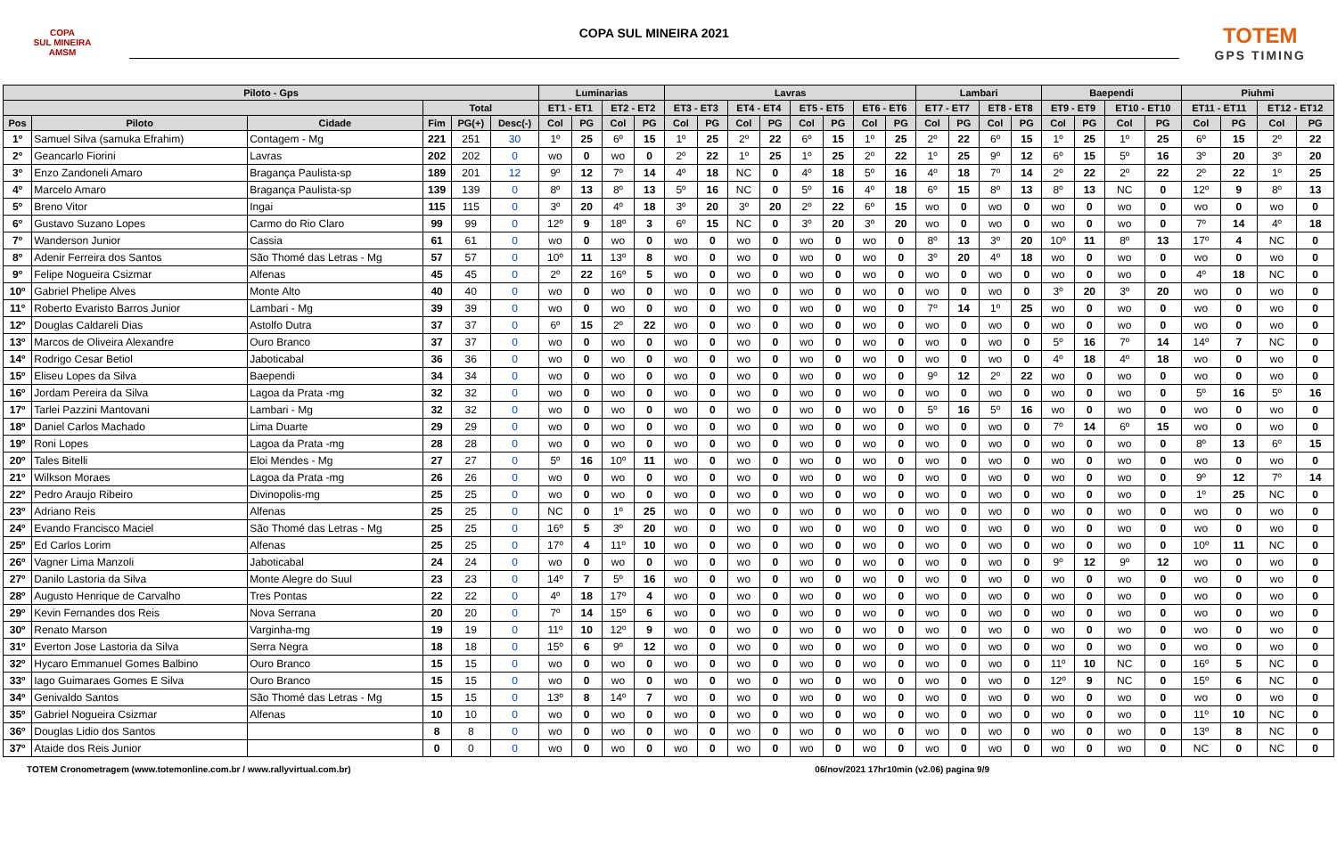COPA
SUL MINEIRA
AMSM
COPA SUL MINEIRA 2021
TOTEM
GPS TIMING
| Piloto - Gps | | | | | | Luminarias | | | | Lavras | | | | | | | | Lambari | | | | Baependi | | | | Piuhmi | | | |
| --- | --- | --- | --- | --- | --- | --- | --- | --- | --- | --- | --- | --- | --- | --- | --- | --- | --- | --- | --- | --- | --- | --- | --- | --- | --- | --- | --- | --- | --- |
| | | | Total | | | ET1 - ET1 | | ET2 - ET2 | | ET3 - ET3 | | ET4 - ET4 | | ET5 - ET5 | | ET6 - ET6 | | ET7 - ET7 | | ET8 - ET8 | | ET9 - ET9 | | ET10 - ET10 | | ET11 - ET11 | | ET12 - ET12 | |
| Pos | Piloto | Cidade | Fim | PG(+) | Desc(-) | Col | PG | Col | PG | Col | PG | Col | PG | Col | PG | Col | PG | Col | PG | Col | PG | Col | PG | Col | PG | Col | PG | Col | PG |
| 1º | Samuel Silva (samuka Efrahim) | Contagem - Mg | 221 | 251 | 30 | 1º | 25 | 6º | 15 | 1º | 25 | 2º | 22 | 6º | 15 | 1º | 25 | 2º | 22 | 6º | 15 | 1º | 25 | 1º | 25 | 6º | 15 | 2º | 22 |
| 2º | Geancarlo Fiorini | Lavras | 202 | 202 | 0 | wo | 0 | wo | 0 | 2º | 22 | 1º | 25 | 1º | 25 | 2º | 22 | 1º | 25 | 9º | 12 | 6º | 15 | 5º | 16 | 3º | 20 | 3º | 20 |
| 3º | Enzo Zandoneli Amaro | Bragança Paulista-sp | 189 | 201 | 12 | 9º | 12 | 7º | 14 | 4º | 18 | NC | 0 | 4º | 18 | 5º | 16 | 4º | 18 | 7º | 14 | 2º | 22 | 2º | 22 | 2º | 22 | 1º | 25 |
| 4º | Marcelo Amaro | Bragança Paulista-sp | 139 | 139 | 0 | 8º | 13 | 8º | 13 | 5º | 16 | NC | 0 | 5º | 16 | 4º | 18 | 6º | 15 | 8º | 13 | 8º | 13 | NC | 0 | 12º | 9 | 8º | 13 |
| 5º | Breno Vitor | Ingai | 115 | 115 | 0 | 3º | 20 | 4º | 18 | 3º | 20 | 3º | 20 | 2º | 22 | 6º | 15 | wo | 0 | wo | 0 | wo | 0 | wo | 0 | wo | 0 | wo | 0 |
| 6º | Gustavo Suzano Lopes | Carmo do Rio Claro | 99 | 99 | 0 | 12º | 9 | 18º | 3 | 6º | 15 | NC | 0 | 3º | 20 | 3º | 20 | wo | 0 | wo | 0 | wo | 0 | wo | 0 | 7º | 14 | 4º | 18 |
| 7º | Wanderson Junior | Cassia | 61 | 61 | 0 | wo | 0 | wo | 0 | wo | 0 | wo | 0 | wo | 0 | wo | 0 | 8º | 13 | 3º | 20 | 10º | 11 | 8º | 13 | 17º | 4 | NC | 0 |
| 8º | Adenir Ferreira dos Santos | São Thomé das Letras - Mg | 57 | 57 | 0 | 10º | 11 | 13º | 8 | wo | 0 | wo | 0 | wo | 0 | wo | 0 | 3º | 20 | 4º | 18 | wo | 0 | wo | 0 | wo | 0 | wo | 0 |
| 9º | Felipe Nogueira Csizmar | Alfenas | 45 | 45 | 0 | 2º | 22 | 16º | 5 | wo | 0 | wo | 0 | wo | 0 | wo | 0 | wo | 0 | wo | 0 | wo | 0 | wo | 0 | 4º | 18 | NC | 0 |
| 10º | Gabriel Phelipe Alves | Monte Alto | 40 | 40 | 0 | wo | 0 | wo | 0 | wo | 0 | wo | 0 | wo | 0 | wo | 0 | wo | 0 | wo | 0 | 3º | 20 | 3º | 20 | wo | 0 | wo | 0 |
| 11º | Roberto Evaristo Barros Junior | Lambari - Mg | 39 | 39 | 0 | wo | 0 | wo | 0 | wo | 0 | wo | 0 | wo | 0 | wo | 0 | 7º | 14 | 1º | 25 | wo | 0 | wo | 0 | wo | 0 | wo | 0 |
| 12º | Douglas Caldareli Dias | Astolfo Dutra | 37 | 37 | 0 | 6º | 15 | 2º | 22 | wo | 0 | wo | 0 | wo | 0 | wo | 0 | wo | 0 | wo | 0 | wo | 0 | wo | 0 | wo | 0 | wo | 0 |
| 13º | Marcos de Oliveira Alexandre | Ouro Branco | 37 | 37 | 0 | wo | 0 | wo | 0 | wo | 0 | wo | 0 | wo | 0 | wo | 0 | wo | 0 | wo | 0 | 5º | 16 | 7º | 14 | 14º | 7 | NC | 0 |
| 14º | Rodrigo Cesar Betiol | Jaboticabal | 36 | 36 | 0 | wo | 0 | wo | 0 | wo | 0 | wo | 0 | wo | 0 | wo | 0 | wo | 0 | wo | 0 | 4º | 18 | 4º | 18 | wo | 0 | wo | 0 |
| 15º | Eliseu Lopes da Silva | Baependi | 34 | 34 | 0 | wo | 0 | wo | 0 | wo | 0 | wo | 0 | wo | 0 | wo | 0 | 9º | 12 | 2º | 22 | wo | 0 | wo | 0 | wo | 0 | wo | 0 |
| 16º | Jordam Pereira da Silva | Lagoa da Prata -mg | 32 | 32 | 0 | wo | 0 | wo | 0 | wo | 0 | wo | 0 | wo | 0 | wo | 0 | wo | 0 | wo | 0 | wo | 0 | wo | 0 | 5º | 16 | 5º | 16 |
| 17º | Tarlei Pazzini Mantovani | Lambari - Mg | 32 | 32 | 0 | wo | 0 | wo | 0 | wo | 0 | wo | 0 | wo | 0 | wo | 0 | 5º | 16 | 5º | 16 | wo | 0 | wo | 0 | wo | 0 | wo | 0 |
| 18º | Daniel Carlos Machado | Lima Duarte | 29 | 29 | 0 | wo | 0 | wo | 0 | wo | 0 | wo | 0 | wo | 0 | wo | 0 | wo | 0 | wo | 0 | 7º | 14 | 6º | 15 | wo | 0 | wo | 0 |
| 19º | Roni Lopes | Lagoa da Prata -mg | 28 | 28 | 0 | wo | 0 | wo | 0 | wo | 0 | wo | 0 | wo | 0 | wo | 0 | wo | 0 | wo | 0 | wo | 0 | wo | 0 | 8º | 13 | 6º | 15 |
| 20º | Tales Bitelli | Eloi Mendes - Mg | 27 | 27 | 0 | 5º | 16 | 10º | 11 | wo | 0 | wo | 0 | wo | 0 | wo | 0 | wo | 0 | wo | 0 | wo | 0 | wo | 0 | wo | 0 | wo | 0 |
| 21º | Wilkson Moraes | Lagoa da Prata -mg | 26 | 26 | 0 | wo | 0 | wo | 0 | wo | 0 | wo | 0 | wo | 0 | wo | 0 | wo | 0 | wo | 0 | wo | 0 | wo | 0 | 9º | 12 | 7º | 14 |
| 22º | Pedro Araujo Ribeiro | Divinopolis-mg | 25 | 25 | 0 | wo | 0 | wo | 0 | wo | 0 | wo | 0 | wo | 0 | wo | 0 | wo | 0 | wo | 0 | wo | 0 | wo | 0 | 1º | 25 | NC | 0 |
| 23º | Adriano Reis | Alfenas | 25 | 25 | 0 | NC | 0 | 1º | 25 | wo | 0 | wo | 0 | wo | 0 | wo | 0 | wo | 0 | wo | 0 | wo | 0 | wo | 0 | wo | 0 | wo | 0 |
| 24º | Evando Francisco Maciel | São Thomé das Letras - Mg | 25 | 25 | 0 | 16º | 5 | 3º | 20 | wo | 0 | wo | 0 | wo | 0 | wo | 0 | wo | 0 | wo | 0 | wo | 0 | wo | 0 | wo | 0 | wo | 0 |
| 25º | Ed Carlos Lorim | Alfenas | 25 | 25 | 0 | 17º | 4 | 11º | 10 | wo | 0 | wo | 0 | wo | 0 | wo | 0 | wo | 0 | wo | 0 | wo | 0 | wo | 0 | 10º | 11 | NC | 0 |
| 26º | Vagner Lima Manzoli | Jaboticabal | 24 | 24 | 0 | wo | 0 | wo | 0 | wo | 0 | wo | 0 | wo | 0 | wo | 0 | wo | 0 | wo | 0 | 9º | 12 | 9º | 12 | wo | 0 | wo | 0 |
| 27º | Danilo Lastoria da Silva | Monte Alegre do Suul | 23 | 23 | 0 | 14º | 7 | 5º | 16 | wo | 0 | wo | 0 | wo | 0 | wo | 0 | wo | 0 | wo | 0 | wo | 0 | wo | 0 | wo | 0 | wo | 0 |
| 28º | Augusto Henrique de Carvalho | Tres Pontas | 22 | 22 | 0 | 4º | 18 | 17º | 4 | wo | 0 | wo | 0 | wo | 0 | wo | 0 | wo | 0 | wo | 0 | wo | 0 | wo | 0 | wo | 0 | wo | 0 |
| 29º | Kevin Fernandes dos Reis | Nova Serrana | 20 | 20 | 0 | 7º | 14 | 15º | 6 | wo | 0 | wo | 0 | wo | 0 | wo | 0 | wo | 0 | wo | 0 | wo | 0 | wo | 0 | wo | 0 | wo | 0 |
| 30º | Renato Marson | Varginha-mg | 19 | 19 | 0 | 11º | 10 | 12º | 9 | wo | 0 | wo | 0 | wo | 0 | wo | 0 | wo | 0 | wo | 0 | wo | 0 | wo | 0 | wo | 0 | wo | 0 |
| 31º | Everton Jose Lastoria da Silva | Serra Negra | 18 | 18 | 0 | 15º | 6 | 9º | 12 | wo | 0 | wo | 0 | wo | 0 | wo | 0 | wo | 0 | wo | 0 | wo | 0 | wo | 0 | wo | 0 | wo | 0 |
| 32º | Hycaro Emmanuel Gomes Balbino | Ouro Branco | 15 | 15 | 0 | wo | 0 | wo | 0 | wo | 0 | wo | 0 | wo | 0 | wo | 0 | wo | 0 | wo | 0 | 11º | 10 | NC | 0 | 16º | 5 | NC | 0 |
| 33º | Iago Guimaraes Gomes E Silva | Ouro Branco | 15 | 15 | 0 | wo | 0 | wo | 0 | wo | 0 | wo | 0 | wo | 0 | wo | 0 | wo | 0 | wo | 0 | 12º | 9 | NC | 0 | 15º | 6 | NC | 0 |
| 34º | Genivaldo Santos | São Thomé das Letras - Mg | 15 | 15 | 0 | 13º | 8 | 14º | 7 | wo | 0 | wo | 0 | wo | 0 | wo | 0 | wo | 0 | wo | 0 | wo | 0 | wo | 0 | wo | 0 | wo | 0 |
| 35º | Gabriel Nogueira Csizmar | Alfenas | 10 | 10 | 0 | wo | 0 | wo | 0 | wo | 0 | wo | 0 | wo | 0 | wo | 0 | wo | 0 | wo | 0 | wo | 0 | wo | 0 | 11º | 10 | NC | 0 |
| 36º | Douglas Lidio dos Santos | | 8 | 8 | 0 | wo | 0 | wo | 0 | wo | 0 | wo | 0 | wo | 0 | wo | 0 | wo | 0 | wo | 0 | wo | 0 | wo | 0 | 13º | 8 | NC | 0 |
| 37º | Ataide dos Reis Junior | | 0 | 0 | 0 | wo | 0 | wo | 0 | wo | 0 | wo | 0 | wo | 0 | wo | 0 | wo | 0 | wo | 0 | wo | 0 | wo | 0 | NC | 0 | NC | 0 |
TOTEM Cronometragem (www.totemonline.com.br / www.rallyvirtual.com.br) 06/nov/2021 17hr10min (v2.06) pagina 9/9